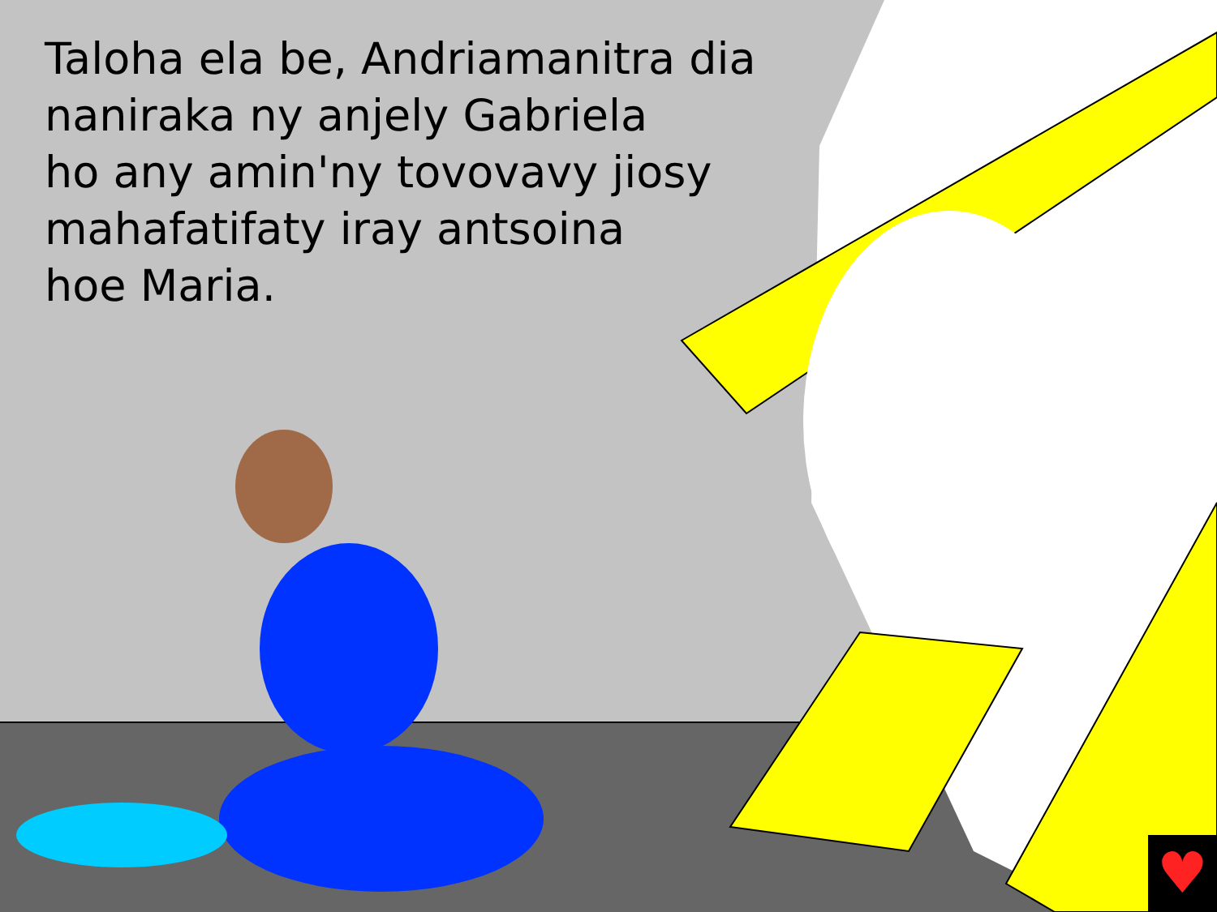Taloha ela be, Andriamanitra dia
naniraka ny anjely Gabriela
ho any amin'ny tovovavy jiosy
mahafatifaty iray antsoina
hoe Maria.
♥